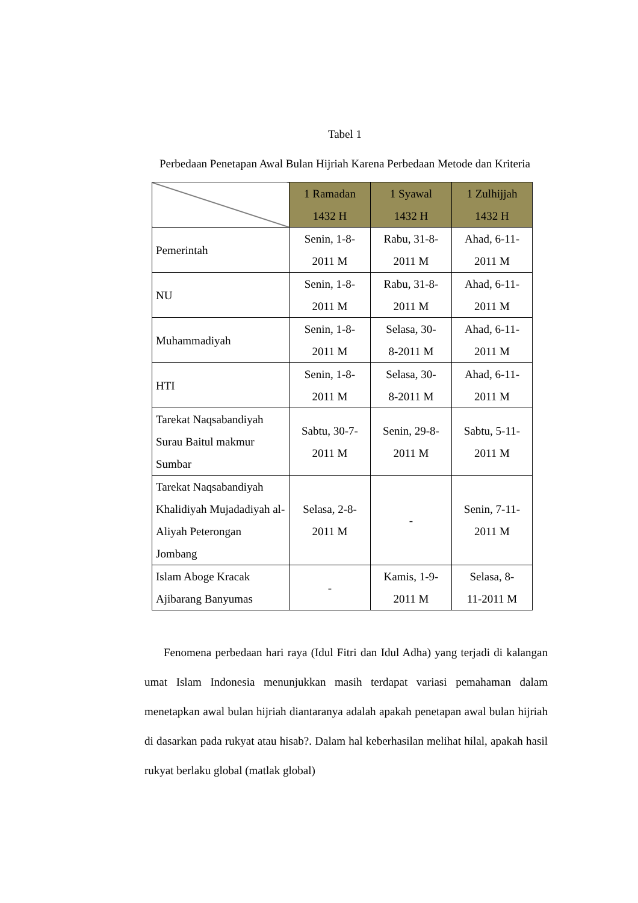Tabel 1
Perbedaan Penetapan Awal Bulan Hijriah Karena Perbedaan Metode dan Kriteria
| | 1 Ramadan 1432 H | 1 Syawal 1432 H | 1 Zulhijjah 1432 H |
| Pemerintah | Senin, 1-8- 2011 M | Rabu, 31-8- 2011 M | Ahad, 6-11- 2011 M |
| NU | Senin, 1-8- 2011 M | Rabu, 31-8- 2011 M | Ahad, 6-11- 2011 M |
| Muhammadiyah | Senin, 1-8- 2011 M | Selasa, 30- 8-2011 M | Ahad, 6-11- 2011 M |
| HTI | Senin, 1-8- 2011 M | Selasa, 30- 8-2011 M | Ahad, 6-11- 2011 M |
| Tarekat Naqsabandiyah Surau Baitul makmur Sumbar | Sabtu, 30-7- 2011 M | Senin, 29-8- 2011 M | Sabtu, 5-11- 2011 M |
| Tarekat Naqsabandiyah Khalidiyah Mujadadiyah al-Aliyah Peterongan Jombang | Selasa, 2-8- 2011 M | - | Senin, 7-11- 2011 M |
| Islam Aboge Kracak Ajibarang Banyumas | - | Kamis, 1-9- 2011 M | Selasa, 8- 11-2011 M |
Fenomena perbedaan hari raya (Idul Fitri dan Idul Adha) yang terjadi di kalangan umat Islam Indonesia menunjukkan masih terdapat variasi pemahaman dalam menetapkan awal bulan hijriah diantaranya adalah apakah penetapan awal bulan hijriah di dasarkan pada rukyat atau hisab?. Dalam hal keberhasilan melihat hilal, apakah hasil rukyat berlaku global (matlak global)